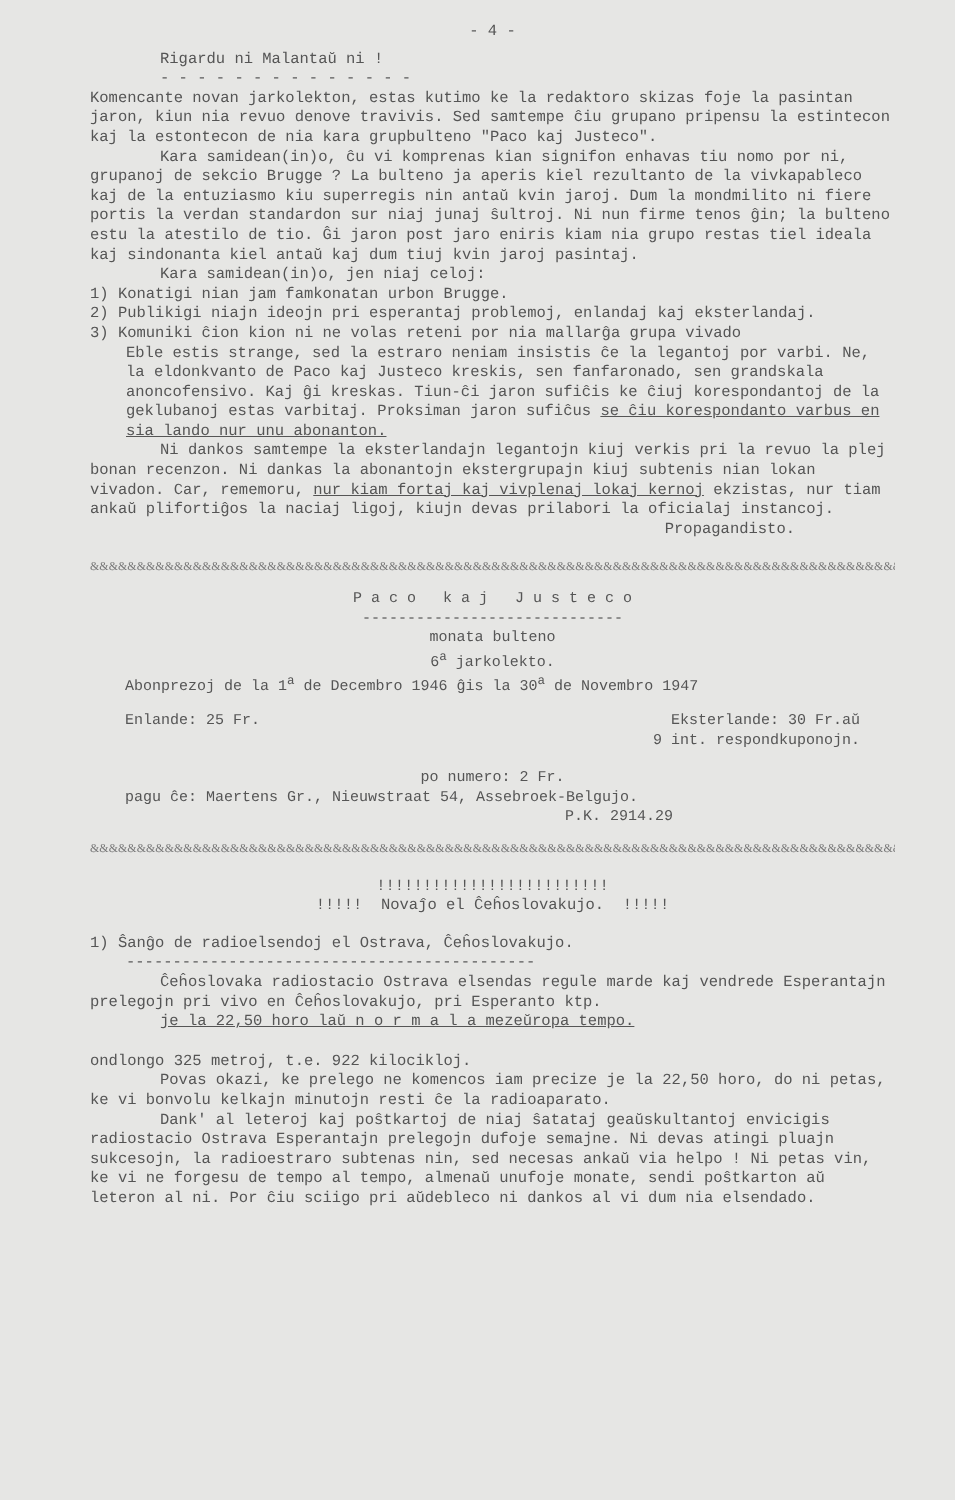- 4 -
Rigardu ni Malantaŭ ni !
- - - - - - - - - - - - - -
Komencante novan jarkolekton, estas kutimo ke la redaktoro skizas foje la pasintan jaron, kiun nia revuo denove travivis. Sed samtempe ĉiu grupano pripensu la estintecon kaj la estontecon de nia kara grupbulteno "Paco kaj Justeco".
Kara samidean(in)o, ĉu vi komprenas kian signifon enhavas tiu nomo por ni, grupanoj de sekcio Brugge ? La bulteno ja aperis kiel rezultanto de la vivkapableco kaj de la entuziasmo kiu superregis nin antaŭ kvin jaroj. Dum la mondmilito ni fiere portis la verdan standardon sur niaj junaj ŝultroj. Ni nun firme tenos ĝin; la bulteno estu la atestilo de tio. Ĝi jaron post jaro eniris kiam nia grupo restas tiel ideala kaj sindonanta kiel antaŭ kaj dum tiuj kvin jaroj pasintaj.
Kara samidean(in)o, jen niaj celoj:
1) Konatigi nian jam famkonatan urbon Brugge.
2) Publikigi niajn ideojn pri esperantaj problemoj, enlandaj kaj eksterlandaj.
3) Komuniki ĉion kion ni ne volas reteni por nia mallarĝa grupa vivado
Eble estis strange, sed la estraro neniam insistis ĉe la legantoj por varbi. Ne, la eldonkvanto de Paco kaj Justeco kreskis, sen fanfaronado, sen grandskala anoncofensivo. Kaj ĝi kreskas. Tiun-ĉi jaron sufiĉis ke ĉiuj korespondantoj de la geklubanoj estas varbitaj. Proksiman jaron sufiĉus se ĉiu korespondanto varbus en sia lando nur unu abonanton.
Ni dankos samtempe la eksterlandajn legantojn kiuj verkis pri la revuo la plej bonan recenzon. Ni dankas la abonantojn ekstergrupajn kiuj subtenis nian lokan vivadon. Car, rememoru, nur kiam fortaj kaj vivplenaj lokaj kernoj ekzistas, nur tiam ankaŭ plifortiĝos la naciaj ligoj, kiujn devas prilabori la oficialaj instancoj.
Propagandisto.
&&&&&&&&&&&&&&&&&&&&&&&&&&&&&&&&&&&&&&&&&&&&&&&&&&&&&&&&&&&&&&&&&&&&&&&&&&&&&&&&&&&&&&&&&
P a c o k a j J u s t e c o
-----------------------------
monata bulteno
6<sup>a</sup> jarkolekto.
Abonprezoj de la 1<sup>a</sup> de Decembro 1946 ĝis la 30<sup>a</sup> de Novembro 1947
Enlande: 25 Fr. Eksterlande: 30 Fr.aŭ
9 int. respondkuponojn.
po numero: 2 Fr.
pagu ĉe: Maertens Gr., Nieuwstraat 54, Assebroek-Belgujo.
P.K. 2914.29
&&&&&&&&&&&&&&&&&&&&&&&&&&&&&&&&&&&&&&&&&&&&&&&&&&&&&&&&&&&&&&&&&&&&&&&&&&&&&&&&&&&&&&&&&
!!!!!!!!!!!!!!!!!!!!!!!!!
!!!!! Novaĵo el Ĉeĥoslovakujo. !!!!!
1) Ŝanĝo de radioelsendoj el Ostrava, Ĉeĥoslovakujo.
--------------------------------------------
Ĉeĥoslovaka radiostacio Ostrava elsendas regule marde kaj vendrede Esperantajn prelegojn pri vivo en Ĉeĥoslovakujo, pri Esperanto ktp.
je la 22,50 horo laŭ n o r m a l a mezeŭropa tempo.
ondlongo 325 metroj, t.e. 922 kilocikloj.
Povas okazi, ke prelego ne komencos iam precize je la 22,50 horo, do ni petas, ke vi bonvolu kelkajn minutojn resti ĉe la radioaparato.
Dank' al leteroj kaj poŝtkartoj de niaj ŝatataj geaŭskultantoj envicigis radiostacio Ostrava Esperantajn prelegojn dufoje semajne. Ni devas atingi pluajn sukcesojn, la radioestraro subtenas nin, sed necesas ankaŭ via helpo ! Ni petas vin, ke vi ne forgesu de tempo al tempo, almenaŭ unufoje monate, sendi poŝtkarton aŭ leteron al ni. Por ĉiu sciigo pri aŭdebleco ni dankos al vi dum nia elsendado.